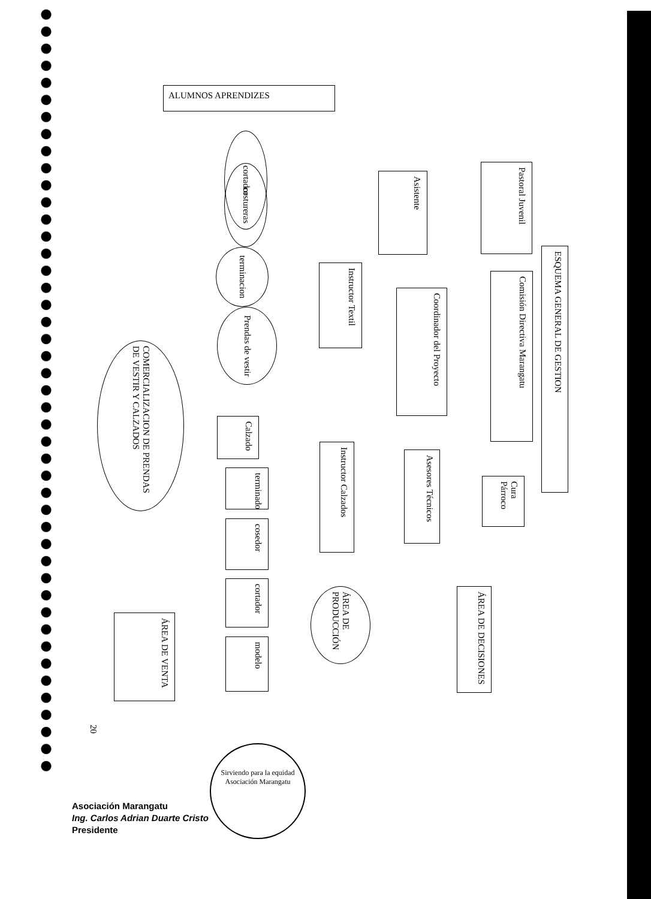ALUMNOS APRENDIZES
ESQUEMA GENERAL DE GESTION
Pastoral Juvenil
Comisión Directiva Marangatu
Cura Párroco
Asistente
Coordinador del Proyecto
Asesores Técnicos
Instructor Textil
Instructor Calzados
ÁREA DE DECISIONES
ÁREA DE PRODUCCIÓN
cortador
costureras
terminacion
Prendas de vestir
COMERCIALIZACION DE PRENDAS DE VESTIR Y CALZADOS
Calzado
terminado
cosedor
cortador
modelo
ÁREA DE VENTA
20
Sirviendo para la equidad
Asociación Marangatu
Asociación Marangatu
Ing. Carlos Adrian Duarte Cristo
Presidente